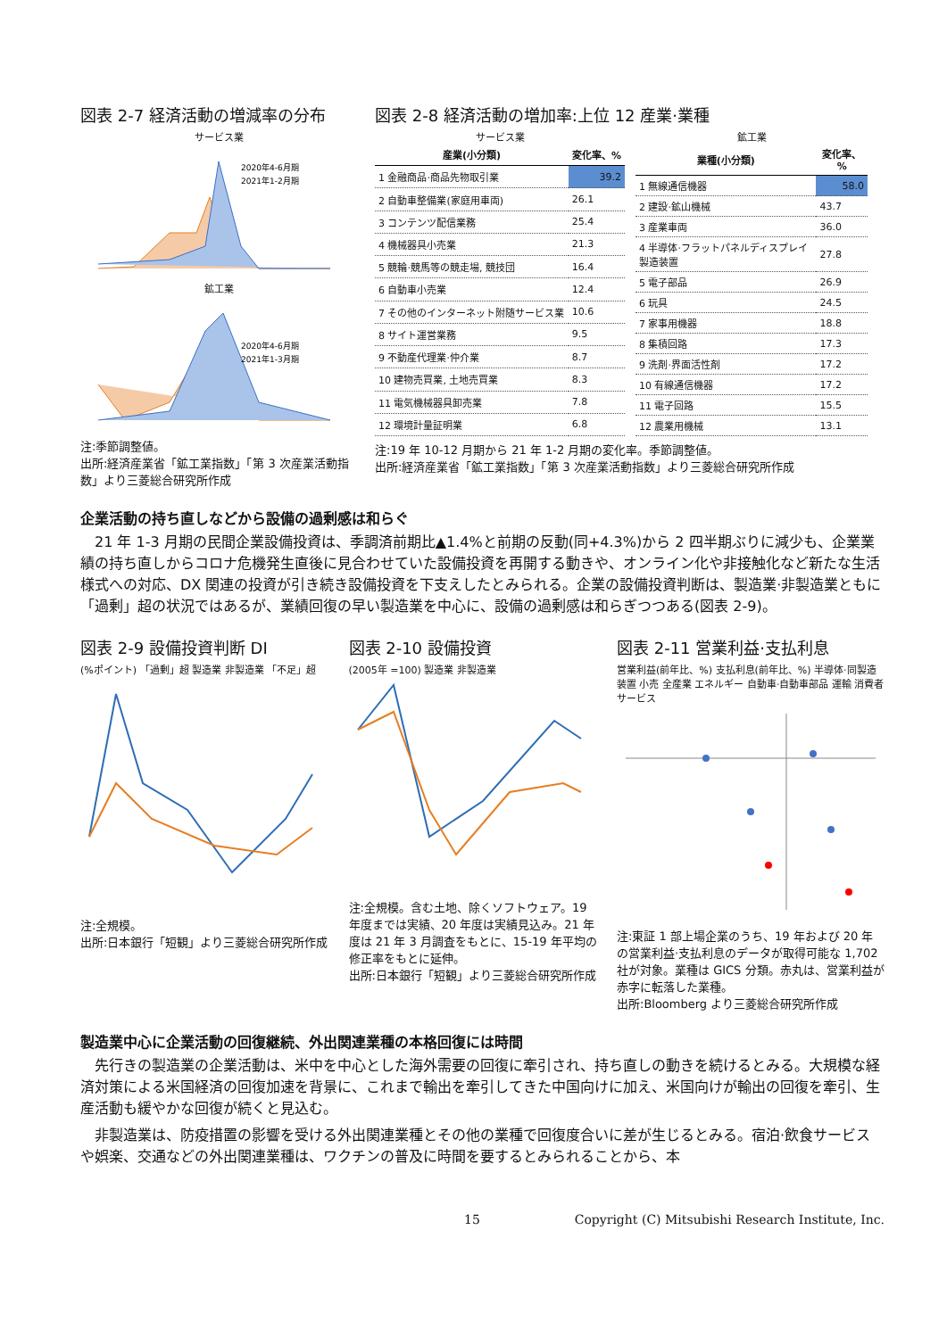図表 2-7 経済活動の増減率の分布
サービス業
2020年4-6月期
2021年1-2月期
鉱工業
2020年4-6月期
2021年1-3月期
注:季節調整値。
出所:経済産業省「鉱工業指数」「第 3 次産業活動指数」より三菱総合研究所作成
図表 2-8 経済活動の増加率:上位 12 産業·業種
サービス業
| 産業(小分類) | 変化率、% |
| --- | --- |
| 1 金融商品·商品先物取引業 | 39.2 |
| 2 自動車整備業(家庭用車両) | 26.1 |
| 3 コンテンツ配信業務 | 25.4 |
| 4 機械器具小売業 | 21.3 |
| 5 競輪·競馬等の競走場, 競技団 | 16.4 |
| 6 自動車小売業 | 12.4 |
| 7 その他のインターネット附随サービス業 | 10.6 |
| 8 サイト運営業務 | 9.5 |
| 9 不動産代理業·仲介業 | 8.7 |
| 10 建物売買業, 土地売買業 | 8.3 |
| 11 電気機械器具卸売業 | 7.8 |
| 12 環境計量証明業 | 6.8 |
鉱工業
| 業種(小分類) | 変化率、% |
| --- | --- |
| 1 無線通信機器 | 58.0 |
| 2 建設·鉱山機械 | 43.7 |
| 3 産業車両 | 36.0 |
| 4 半導体·フラットパネルディスプレイ製造装置 | 27.8 |
| 5 電子部品 | 26.9 |
| 6 玩具 | 24.5 |
| 7 家事用機器 | 18.8 |
| 8 集積回路 | 17.3 |
| 9 洗剤·界面活性剤 | 17.2 |
| 10 有線通信機器 | 17.2 |
| 11 電子回路 | 15.5 |
| 12 農業用機械 | 13.1 |
注:19 年 10-12 月期から 21 年 1-2 月期の変化率。季節調整値。
出所:経済産業省「鉱工業指数」「第 3 次産業活動指数」より三菱総合研究所作成
企業活動の持ち直しなどから設備の過剰感は和らぐ
21 年 1-3 月期の民間企業設備投資は、季調済前期比▲1.4%と前期の反動(同+4.3%)から 2 四半期ぶりに減少も、企業業績の持ち直しからコロナ危機発生直後に見合わせていた設備投資を再開する動きや、オンライン化や非接触化など新たな生活様式への対応、DX 関連の投資が引き続き設備投資を下支えしたとみられる。企業の設備投資判断は、製造業·非製造業ともに「過剰」超の状況ではあるが、業績回復の早い製造業を中心に、設備の過剰感は和らぎつつある(図表 2-9)。
図表 2-9 設備投資判断 DI
(%ポイント) 「過剰」超 製造業 非製造業 「不足」超
注:全規模。
出所:日本銀行「短観」より三菱総合研究所作成
図表 2-10 設備投資
(2005年 =100) 製造業 非製造業
注:全規模。含む土地、除くソフトウェア。19 年度までは実績、20 年度は実績見込み。21 年度は 21 年 3 月調査をもとに、15-19 年平均の修正率をもとに延伸。
出所:日本銀行「短観」より三菱総合研究所作成
図表 2-11 営業利益·支払利息
営業利益(前年比、%) 支払利息(前年比、%) 半導体·同製造装置 小売 全産業 エネルギー 自動車·自動車部品 運輸 消費者サービス
注:東証 1 部上場企業のうち、19 年および 20 年の営業利益·支払利息のデータが取得可能な 1,702 社が対象。業種は GICS 分類。赤丸は、営業利益が赤字に転落した業種。
出所:Bloomberg より三菱総合研究所作成
製造業中心に企業活動の回復継続、外出関連業種の本格回復には時間
先行きの製造業の企業活動は、米中を中心とした海外需要の回復に牽引され、持ち直しの動きを続けるとみる。大規模な経済対策による米国経済の回復加速を背景に、これまで輸出を牽引してきた中国向けに加え、米国向けが輸出の回復を牽引、生産活動も緩やかな回復が続くと見込む。
非製造業は、防疫措置の影響を受ける外出関連業種とその他の業種で回復度合いに差が生じるとみる。宿泊·飲食サービスや娯楽、交通などの外出関連業種は、ワクチンの普及に時間を要するとみられることから、本
15 Copyright (C) Mitsubishi Research Institute, Inc.